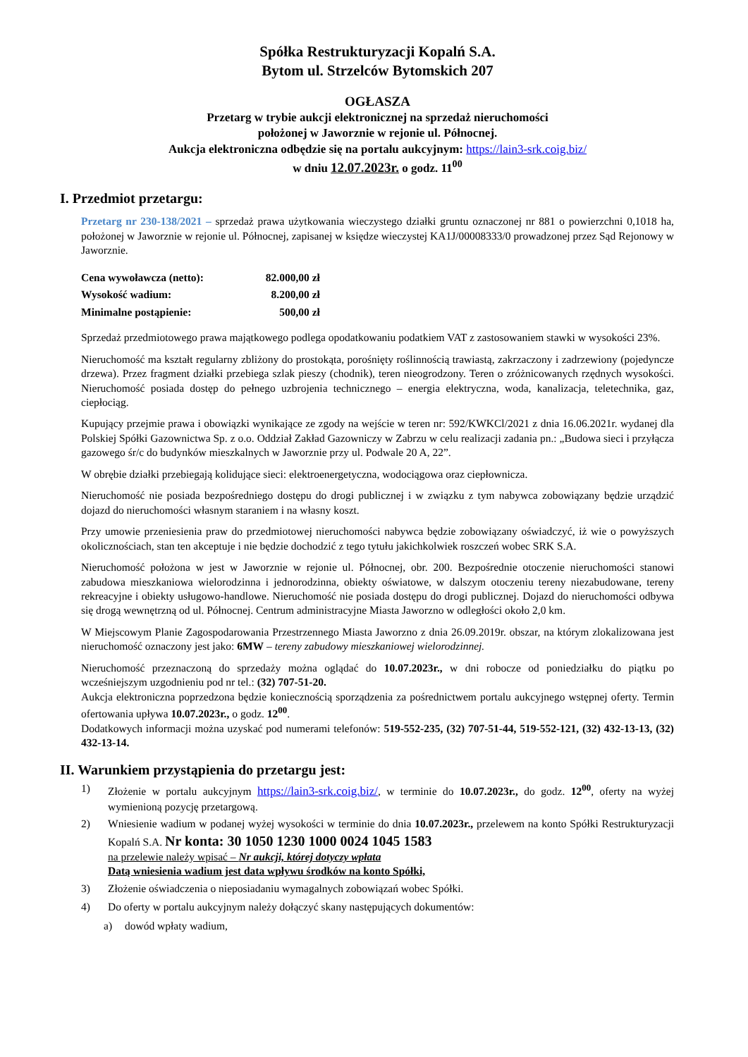Spółka Restrukturyzacji Kopalń S.A.
Bytom ul. Strzelców Bytomskich 207
OGŁASZA
Przetarg w trybie aukcji elektronicznej na sprzedaż nieruchomości
położonej w Jaworznie w rejonie ul. Północnej.
Aukcja elektroniczna odbędzie się na portalu aukcyjnym: https://lain3-srk.coig.biz/
w dniu 12.07.2023r. o godz. 11<sup>00</sup>
I. Przedmiot przetargu:
Przetarg nr 230-138/2021 – sprzedaż prawa użytkowania wieczystego działki gruntu oznaczonej nr 881 o powierzchni 0,1018 ha, położonej w Jaworznie w rejonie ul. Północnej, zapisanej w księdze wieczystej KA1J/00008333/0 prowadzonej przez Sąd Rejonowy w Jaworznie.
| Cena wywoławcza (netto): | 82.000,00 zł |
| Wysokość wadium: | 8.200,00 zł |
| Minimalne postąpienie: | 500,00 zł |
Sprzedaż przedmiotowego prawa majątkowego podlega opodatkowaniu podatkiem VAT z zastosowaniem stawki w wysokości 23%.
Nieruchomość ma kształt regularny zbliżony do prostokąta, porośnięty roślinnością trawiastą, zakrzaczony i zadrzewiony (pojedyncze drzewa). Przez fragment działki przebiega szlak pieszy (chodnik), teren nieogrodzony. Teren o zróżnicowanych rzędnych wysokości. Nieruchomość posiada dostęp do pełnego uzbrojenia technicznego – energia elektryczna, woda, kanalizacja, teletechnika, gaz, ciepłociąg.
Kupujący przejmie prawa i obowiązki wynikające ze zgody na wejście w teren nr: 592/KWKCl/2021 z dnia 16.06.2021r. wydanej dla Polskiej Spółki Gazownictwa Sp. z o.o. Oddział Zakład Gazowniczy w Zabrzu w celu realizacji zadania pn.: „Budowa sieci i przyłącza gazowego śr/c do budynków mieszkalnych w Jaworznie przy ul. Podwale 20 A, 22”.
W obrębie działki przebiegają kolidujące sieci: elektroenergetyczna, wodociągowa oraz ciepłownicza.
Nieruchomość nie posiada bezpośredniego dostępu do drogi publicznej i w związku z tym nabywca zobowiązany będzie urządzić dojazd do nieruchomości własnym staraniem i na własny koszt.
Przy umowie przeniesienia praw do przedmiotowej nieruchomości nabywca będzie zobowiązany oświadczyć, iż wie o powyższych okolicznościach, stan ten akceptuje i nie będzie dochodzić z tego tytułu jakichkolwiek roszczeń wobec SRK S.A.
Nieruchomość położona w jest w Jaworznie w rejonie ul. Północnej, obr. 200. Bezpośrednie otoczenie nieruchomości stanowi zabudowa mieszkaniowa wielorodzinna i jednorodzinna, obiekty oświatowe, w dalszym otoczeniu tereny niezabudowane, tereny rekreacyjne i obiekty usługowo-handlowe. Nieruchomość nie posiada dostępu do drogi publicznej. Dojazd do nieruchomości odbywa się drogą wewnętrzną od ul. Północnej. Centrum administracyjne Miasta Jaworzno w odległości około 2,0 km.
W Miejscowym Planie Zagospodarowania Przestrzennego Miasta Jaworzno z dnia 26.09.2019r. obszar, na którym zlokalizowana jest nieruchomość oznaczony jest jako: 6MW – tereny zabudowy mieszkaniowej wielorodzinnej.
Nieruchomość przeznaczoną do sprzedaży można oglądać do 10.07.2023r., w dni robocze od poniedziałku do piątku po wcześniejszym uzgodnieniu pod nr tel.: (32) 707-51-20.
Aukcja elektroniczna poprzedzona będzie koniecznością sporządzenia za pośrednictwem portalu aukcyjnego wstępnej oferty. Termin ofertowania upływa 10.07.2023r., o godz. 12<sup>00</sup>.
Dodatkowych informacji można uzyskać pod numerami telefonów: 519-552-235, (32) 707-51-44, 519-552-121, (32) 432-13-13, (32) 432-13-14.
II. Warunkiem przystąpienia do przetargu jest:
1) Złożenie w portalu aukcyjnym https://lain3-srk.coig.biz/, w terminie do 10.07.2023r., do godz. 12<sup>00</sup>, oferty na wyżej wymienioną pozycję przetargową.
2) Wniesienie wadium w podanej wyżej wysokości w terminie do dnia 10.07.2023r., przelewem na konto Spółki Restrukturyzacji Kopalń S.A. Nr konta: 30 1050 1230 1000 0024 1045 1583
na przelewie należy wpisać – Nr aukcji, której dotyczy wpłata
Datą wniesienia wadium jest data wpływu środków na konto Spółki,
3) Złożenie oświadczenia o nieposiadaniu wymagalnych zobowiązań wobec Spółki.
4) Do oferty w portalu aukcyjnym należy dołączyć skany następujących dokumentów:
a) dowód wpłaty wadium,